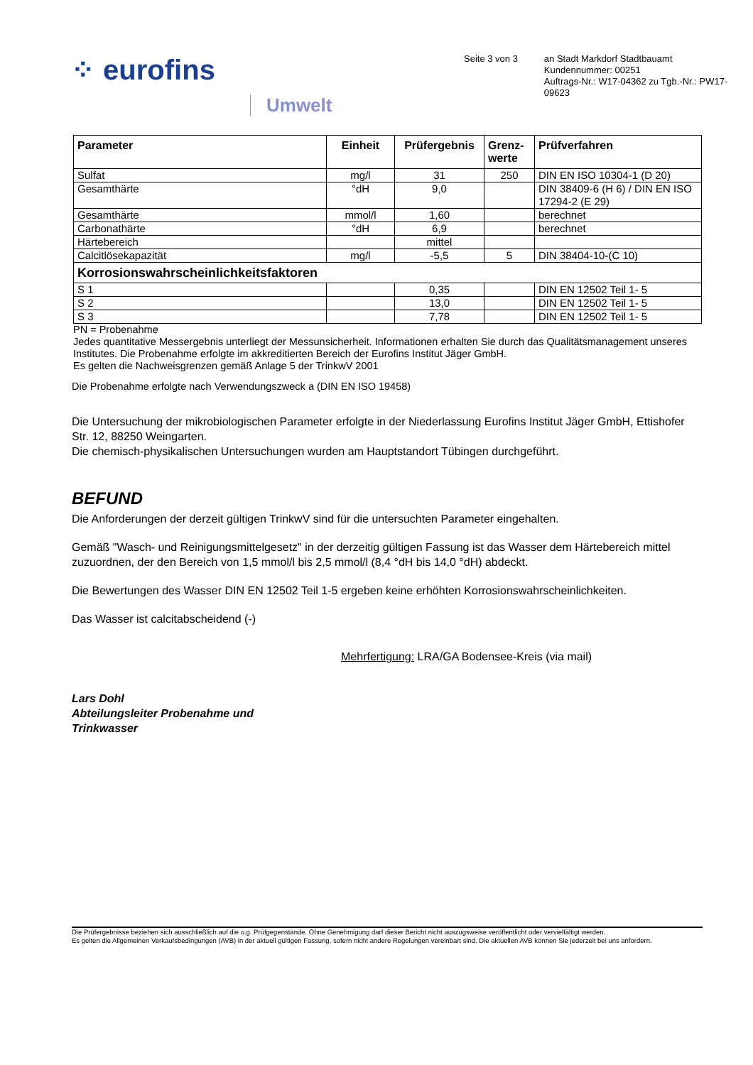⁘ eurofins
Umwelt
Seite 3 von 3
an Stadt Markdorf Stadtbauamt
Kundennummer: 00251
Auftrags-Nr.: W17-04362 zu Tgb.-Nr.: PW17-09623
| Parameter | Einheit | Prüfergebnis | Grenz- werte | Prüfverfahren |
| --- | --- | --- | --- | --- |
| Sulfat | mg/l | 31 | 250 | DIN EN ISO 10304-1 (D 20) |
| Gesamthärte | °dH | 9,0 | | DIN 38409-6 (H 6) / DIN EN ISO 17294-2 (E 29) |
| Gesamthärte | mmol/l | 1,60 | | berechnet |
| Carbonathärte | °dH | 6,9 | | berechnet |
| Härtebereich | | mittel | | |
| Calcitlösekapazität | mg/l | -5,5 | 5 | DIN 38404-10-(C 10) |
| Korrosionswahrscheinlichkeitsfaktoren | | | | |
| S 1 | | 0,35 | | DIN EN 12502 Teil 1- 5 |
| S 2 | | 13,0 | | DIN EN 12502 Teil 1- 5 |
| S 3 | | 7,78 | | DIN EN 12502 Teil 1- 5 |
PN = Probenahme
Jedes quantitative Messergebnis unterliegt der Messunsicherheit. Informationen erhalten Sie durch das Qualitätsmanagement unseres Institutes. Die Probenahme erfolgte im akkreditierten Bereich der Eurofins Institut Jäger GmbH.
Es gelten die Nachweisgrenzen gemäß Anlage 5 der TrinkwV 2001
Die Probenahme erfolgte nach Verwendungszweck a (DIN EN ISO 19458)
Die Untersuchung der mikrobiologischen Parameter erfolgte in der Niederlassung Eurofins Institut Jäger GmbH, Ettishofer Str. 12, 88250 Weingarten.
Die chemisch-physikalischen Untersuchungen wurden am Hauptstandort Tübingen durchgeführt.
BEFUND
Die Anforderungen der derzeit gültigen TrinkwV sind für die untersuchten Parameter eingehalten.
Gemäß "Wasch- und Reinigungsmittelgesetz" in der derzeitig gültigen Fassung ist das Wasser dem Härtebereich mittel zuzuordnen, der den Bereich von 1,5 mmol/l bis 2,5 mmol/l (8,4 °dH bis 14,0 °dH) abdeckt.
Die Bewertungen des Wasser DIN EN 12502 Teil 1-5 ergeben keine erhöhten Korrosionswahrscheinlichkeiten.
Das Wasser ist calcitabscheidend (-)
Mehrfertigung: LRA/GA Bodensee-Kreis (via mail)
Lars Dohl
Abteilungsleiter Probenahme und
Trinkwasser
Die Prüfergebnisse beziehen sich ausschließlich auf die o.g. Prüfgegenstände. Ohne Genehmigung darf dieser Bericht nicht auszugsweise veröffentlicht oder vervielfältigt werden.
Es gelten die Allgemeinen Verkaufsbedingungen (AVB) in der aktuell gültigen Fassung, sofern nicht andere Regelungen vereinbart sind. Die aktuellen AVB können Sie jederzeit bei uns anfordern.